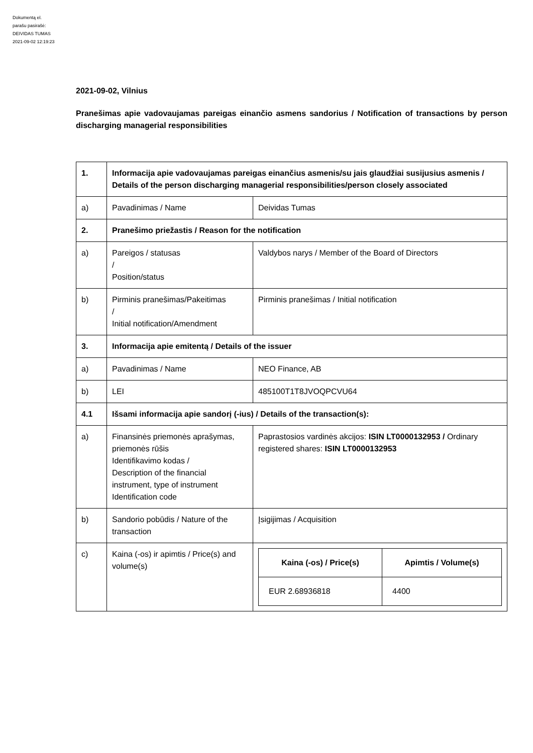Dokumentą el.
parašu pasirašė:
DEIVIDAS TUMAS
2021-09-02 12:19:23
2021-09-02, Vilnius
Pranešimas apie vadovaujamas pareigas einančio asmens sandorius / Notification of transactions by person discharging managerial responsibilities
| 1. | Informacija apie vadovaujamas pareigas einančius asmenis/su jais glaudžiai susijusius asmenis / Details of the person discharging managerial responsibilities/person closely associated | |
| a) | Pavadinimas / Name | Deividas Tumas |
| 2. | Pranešimo priežastis / Reason for the notification | |
| a) | Pareigos / statusas / Position/status | Valdybos narys / Member of the Board of Directors |
| b) | Pirminis pranešimas/Pakeitimas / Initial notification/Amendment | Pirminis pranešimas / Initial notification |
| 3. | Informacija apie emitentą / Details of the issuer | |
| a) | Pavadinimas / Name | NEO Finance, AB |
| b) | LEI | 485100T1T8JVOQPCVU64 |
| 4.1 | Išsami informacija apie sandorį (-ius) / Details of the transaction(s): | |
| a) | Finansinės priemonės aprašymas, priemonės rūšis Identifikavimo kodas / Description of the financial instrument, type of instrument Identification code | Paprastosios vardinės akcijos: ISIN LT0000132953 / Ordinary registered shares: ISIN LT0000132953 |
| b) | Sandorio pobūdis / Nature of the transaction | Įsigijimas / Acquisition |
| c) | Kaina (-os) ir apimtis / Price(s) and volume(s) | / Kaina (-os) / Price(s) / Apimtis / Volume(s) / / --- / --- / / EUR 2.68936818 / 4400 / |